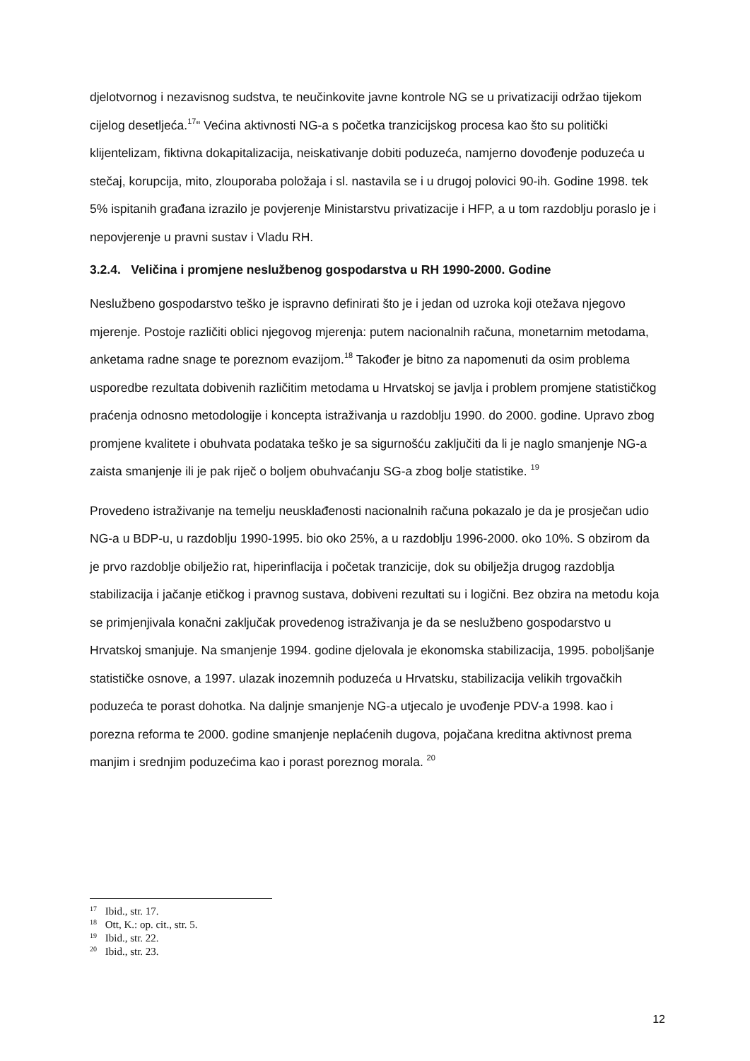djelotvornog i nezavisnog sudstva, te neučinkovite javne kontrole NG se u privatizaciji održao tijekom cijelog desetljeća.<sup>17</sup>“ Većina aktivnosti NG-a s početka tranzicijskog procesa kao što su politički klijentelizam, fiktivna dokapitalizacija, neiskativanje dobiti poduzeća, namjerno dovođenje poduzeća u stečaj, korupcija, mito, zlouporaba položaja i sl. nastavila se i u drugoj polovici 90-ih. Godine 1998. tek 5% ispitanih građana izrazilo je povjerenje Ministarstvu privatizacije i HFP, a u tom razdoblju poraslo je i nepovjerenje u pravni sustav i Vladu RH.
3.2.4. Veličina i promjene neslužbenog gospodarstva u RH 1990-2000. Godine
Neslužbeno gospodarstvo teško je ispravno definirati što je i jedan od uzroka koji otežava njegovo mjerenje. Postoje različiti oblici njegovog mjerenja: putem nacionalnih računa, monetarnim metodama, anketama radne snage te poreznom evazijom.<sup>18</sup> Također je bitno za napomenuti da osim problema usporedbe rezultata dobivenih različitim metodama u Hrvatskoj se javlja i problem promjene statističkog praćenja odnosno metodologije i koncepta istraživanja u razdoblju 1990. do 2000. godine. Upravo zbog promjene kvalitete i obuhvata podataka teško je sa sigurnošću zaključiti da li je naglo smanjenje NG-a zaista smanjenje ili je pak riječ o boljem obuhvaćanju SG-a zbog bolje statistike. <sup>19</sup>
Provedeno istraživanje na temelju neusklađenosti nacionalnih računa pokazalo je da je prosječan udio NG-a u BDP-u, u razdoblju 1990-1995. bio oko 25%, a u razdoblju 1996-2000. oko 10%. S obzirom da je prvo razdoblje obilježio rat, hiperinflacija i početak tranzicije, dok su obilježja drugog razdoblja stabilizacija i jačanje etičkog i pravnog sustava, dobiveni rezultati su i logični. Bez obzira na metodu koja se primjenjivala konačni zaključak provedenog istraživanja je da se neslužbeno gospodarstvo u Hrvatskoj smanjuje. Na smanjenje 1994. godine djelovala je ekonomska stabilizacija, 1995. poboljšanje statističke osnove, a 1997. ulazak inozemnih poduzeća u Hrvatsku, stabilizacija velikih trgovačkih poduzeća te porast dohotka. Na daljnje smanjenje NG-a utjecalo je uvođenje PDV-a 1998. kao i porezna reforma te 2000. godine smanjenje neplaćenih dugova, pojačana kreditna aktivnost prema manjim i srednjim poduzećima kao i porast poreznog morala. <sup>20</sup>
<sup>17</sup> Ibid., str. 17.
<sup>18</sup> Ott, K.: op. cit., str. 5.
<sup>19</sup> Ibid., str. 22.
<sup>20</sup> Ibid., str. 23.
12